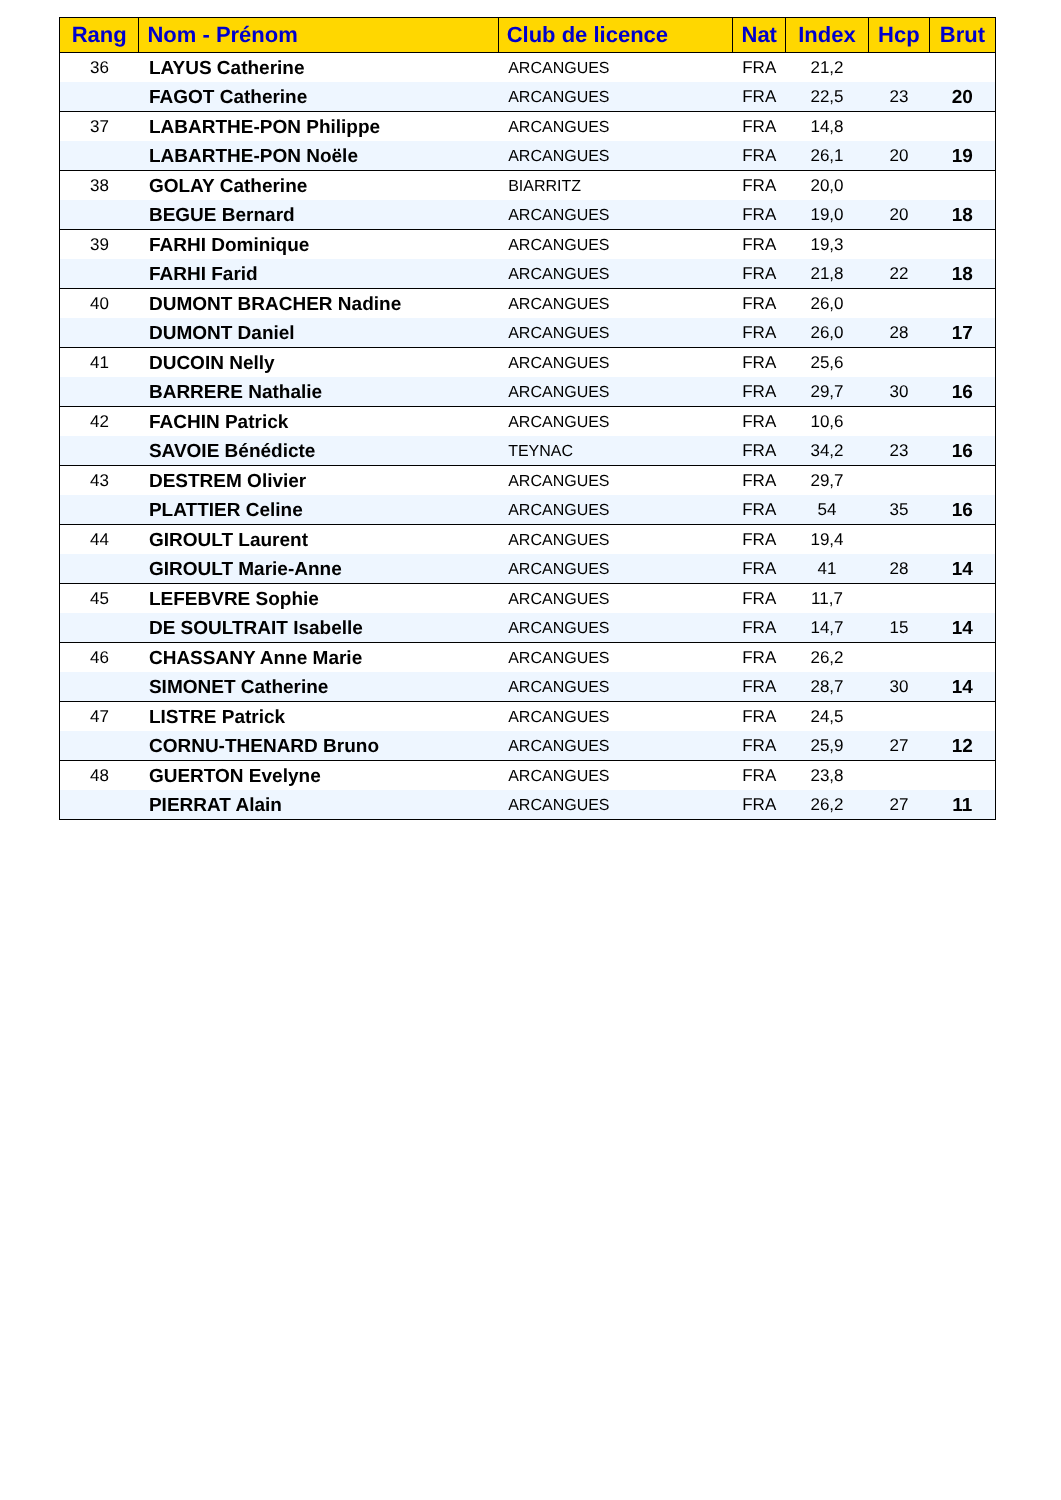| Rang | Nom - Prénom | Club de licence | Nat | Index | Hcp | Brut |
| --- | --- | --- | --- | --- | --- | --- |
| 36 | LAYUS Catherine | ARCANGUES | FRA | 21,2 | | |
| | FAGOT Catherine | ARCANGUES | FRA | 22,5 | 23 | 20 |
| 37 | LABARTHE-PON Philippe | ARCANGUES | FRA | 14,8 | | |
| | LABARTHE-PON Noële | ARCANGUES | FRA | 26,1 | 20 | 19 |
| 38 | GOLAY Catherine | BIARRITZ | FRA | 20,0 | | |
| | BEGUE Bernard | ARCANGUES | FRA | 19,0 | 20 | 18 |
| 39 | FARHI Dominique | ARCANGUES | FRA | 19,3 | | |
| | FARHI Farid | ARCANGUES | FRA | 21,8 | 22 | 18 |
| 40 | DUMONT BRACHER Nadine | ARCANGUES | FRA | 26,0 | | |
| | DUMONT Daniel | ARCANGUES | FRA | 26,0 | 28 | 17 |
| 41 | DUCOIN Nelly | ARCANGUES | FRA | 25,6 | | |
| | BARRERE Nathalie | ARCANGUES | FRA | 29,7 | 30 | 16 |
| 42 | FACHIN Patrick | ARCANGUES | FRA | 10,6 | | |
| | SAVOIE Bénédicte | TEYNAC | FRA | 34,2 | 23 | 16 |
| 43 | DESTREM Olivier | ARCANGUES | FRA | 29,7 | | |
| | PLATTIER Celine | ARCANGUES | FRA | 54 | 35 | 16 |
| 44 | GIROULT Laurent | ARCANGUES | FRA | 19,4 | | |
| | GIROULT Marie-Anne | ARCANGUES | FRA | 41 | 28 | 14 |
| 45 | LEFEBVRE Sophie | ARCANGUES | FRA | 11,7 | | |
| | DE SOULTRAIT Isabelle | ARCANGUES | FRA | 14,7 | 15 | 14 |
| 46 | CHASSANY Anne Marie | ARCANGUES | FRA | 26,2 | | |
| | SIMONET Catherine | ARCANGUES | FRA | 28,7 | 30 | 14 |
| 47 | LISTRE Patrick | ARCANGUES | FRA | 24,5 | | |
| | CORNU-THENARD Bruno | ARCANGUES | FRA | 25,9 | 27 | 12 |
| 48 | GUERTON Evelyne | ARCANGUES | FRA | 23,8 | | |
| | PIERRAT Alain | ARCANGUES | FRA | 26,2 | 27 | 11 |